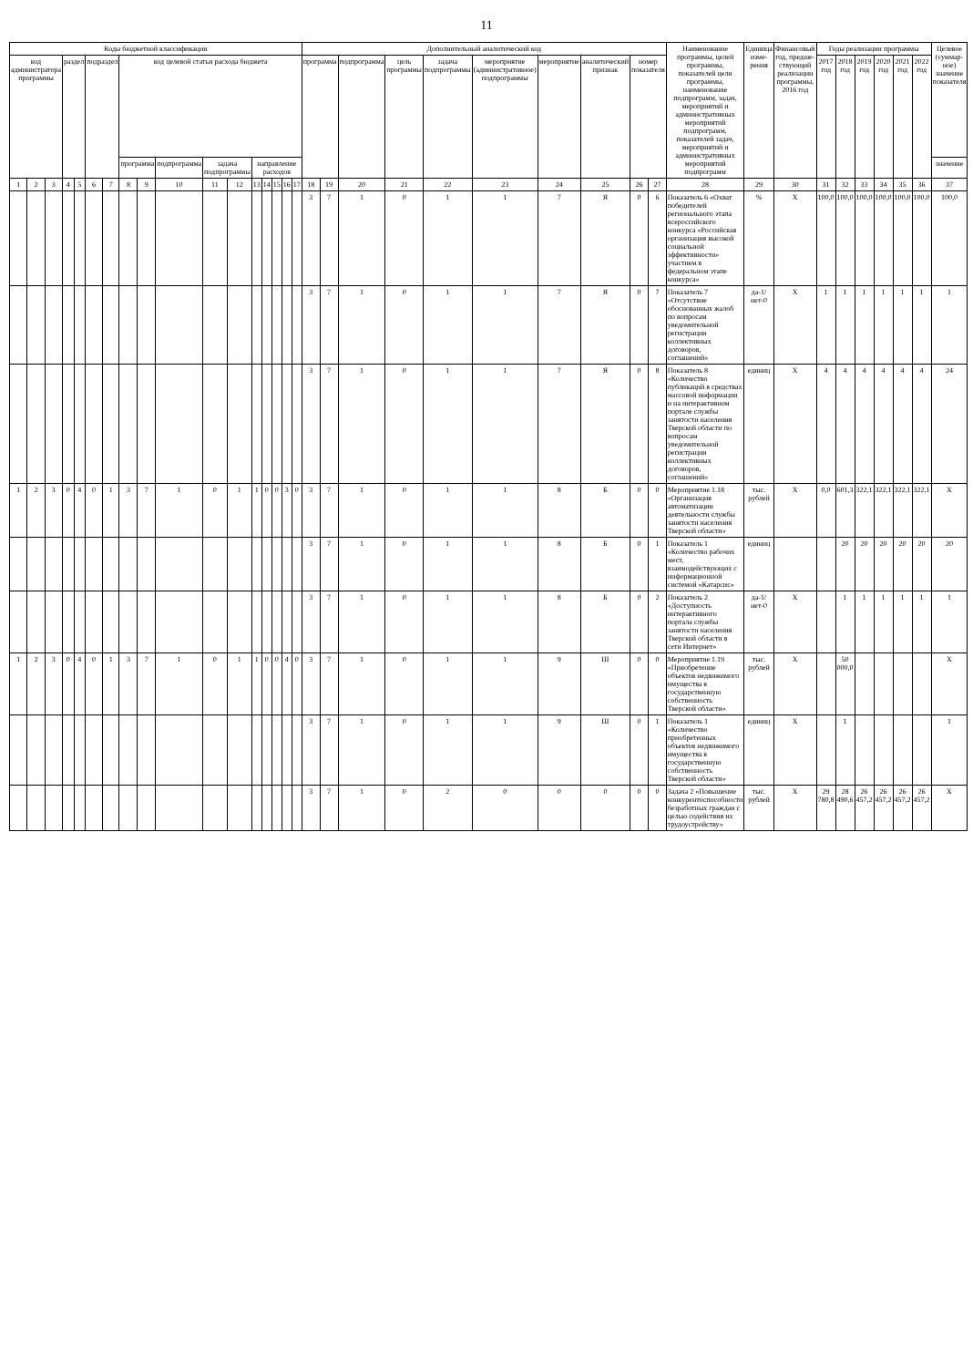11
| Коды бюджетной классификации | | | | | | | | | | | | | | | | | Дополнительный аналитический код | | | | | | | | | | Наименование программы, целей программы, показателей цели программы, наименование подпрограмм, задач, мероприятий и административных мероприятий подпрограмм, показателей задач, мероприятий и административных мероприятий подпрограмм | Единица изме-рения | Финансовый год, предше-ствующий реализации программы, 2016 год | Годы реализации программы | | | | | | Целевое (суммар-ное) значение показателя |
| --- | --- | --- | --- | --- | --- | --- | --- | --- | --- | --- | --- | --- | --- | --- | --- | --- | --- | --- | --- | --- | --- | --- | --- | --- | --- | --- | --- | --- | --- | --- | --- | --- | --- | --- | --- | --- |
| код администратора программы | | | раздел | | подраздел | | код целевой статьи расхода бюджета | | | | | | | | | | программа | | подпрограмма | цель программы | задача подпрограммы | мероприятие (административное) подпрограммы | мероприятие | аналитический признак | номер показателя | | | | | 2017 год | 2018 год | 2019 год | 2020 год | 2021 год | 2022 год | |
| | | | | | | | программа | | подпрограмма | задача подпрограммы | | направление расходов | | | | | | | | | | | | | | | | | | | | | | | | значение |
| 1 | 2 | 3 | 4 | 5 | 6 | 7 | 8 | 9 | 10 | 11 | 12 | 13 | 14 | 15 | 16 | 17 | 18 | 19 | 20 | 21 | 22 | 23 | 24 | 25 | 26 | 27 | 28 | 29 | 30 | 31 | 32 | 33 | 34 | 35 | 36 | 37 |
| | | | | | | | | | | | | | | | | | 3 | 7 | 1 | 0 | 1 | 1 | 7 | Я | 0 | 6 | Показатель 6 «Охват победителей регионального этапа всероссийского конкурса «Российская организация высокой социальной эффективности» участием в федеральном этапе конкурса» | % | Х | 100,0 | 100,0 | 100,0 | 100,0 | 100,0 | 100,0 | 100,0 |
| | | | | | | | | | | | | | | | | | 3 | 7 | 1 | 0 | 1 | 1 | 7 | Я | 0 | 7 | Показатель 7 «Отсутствие обоснованных жалоб по вопросам уведомительной регистрации коллективных договоров, соглашений» | да-1/ нет-0 | Х | 1 | 1 | 1 | 1 | 1 | 1 | 1 |
| | | | | | | | | | | | | | | | | | 3 | 7 | 1 | 0 | 1 | 1 | 7 | Я | 0 | 8 | Показатель 8 «Количество публикаций в средствах массовой информации и на интерактивном портале службы занятости населения Тверской области по вопросам уведомительной регистрации коллективных договоров, соглашений» | единиц | Х | 4 | 4 | 4 | 4 | 4 | 4 | 24 |
| 1 | 2 | 3 | 0 | 4 | 0 | 1 | 3 | 7 | 1 | 0 | 1 | 1 | 0 | 0 | 3 | 0 | 3 | 7 | 1 | 0 | 1 | 1 | 8 | Б | 0 | 0 | Мероприятие 1.18 «Организация автоматизации деятельности службы занятости населения Тверской области» | тыс. рублей | Х | 0,0 | 601,3 | 322,1 | 322,1 | 322,1 | 322,1 | Х |
| | | | | | | | | | | | | | | | | | 3 | 7 | 1 | 0 | 1 | 1 | 8 | Б | 0 | 1 | Показатель 1 «Количество рабочих мест, взаимодействующих с информационной системой «Катарсис» | единиц | | | 20 | 20 | 20 | 20 | 20 | 20 |
| | | | | | | | | | | | | | | | | | 3 | 7 | 1 | 0 | 1 | 1 | 8 | Б | 0 | 2 | Показатель 2 «Доступность интерактивного портала службы занятости населения Тверской области в сети Интернет» | да-1/ нет-0 | Х | | 1 | 1 | 1 | 1 | 1 | 1 |
| 1 | 2 | 3 | 0 | 4 | 0 | 1 | 3 | 7 | 1 | 0 | 1 | 1 | 0 | 0 | 4 | 0 | 3 | 7 | 1 | 0 | 1 | 1 | 9 | Ш | 0 | 0 | Мероприятие 1.19 «Приобретение объектов недвижимого имущества в государственную собственность Тверской области» | тыс. рублей | Х | | 50 000,0 | | | | | Х |
| | | | | | | | | | | | | | | | | | 3 | 7 | 1 | 0 | 1 | 1 | 9 | Ш | 0 | 1 | Показатель 1 «Количество приобретенных объектов недвижимого имущества в государственную собственность Тверской области» | единиц | Х | | 1 | | | | | 1 |
| | | | | | | | | | | | | | | | | | 3 | 7 | 1 | 0 | 2 | 0 | 0 | 0 | 0 | 0 | Задача 2 «Повышение конкурентоспособности безработных граждан с целью содействия их трудоустройству» | тыс. рублей | Х | 29 780,8 | 28 490,6 | 26 457,2 | 26 457,2 | 26 457,2 | 26 457,2 | Х |